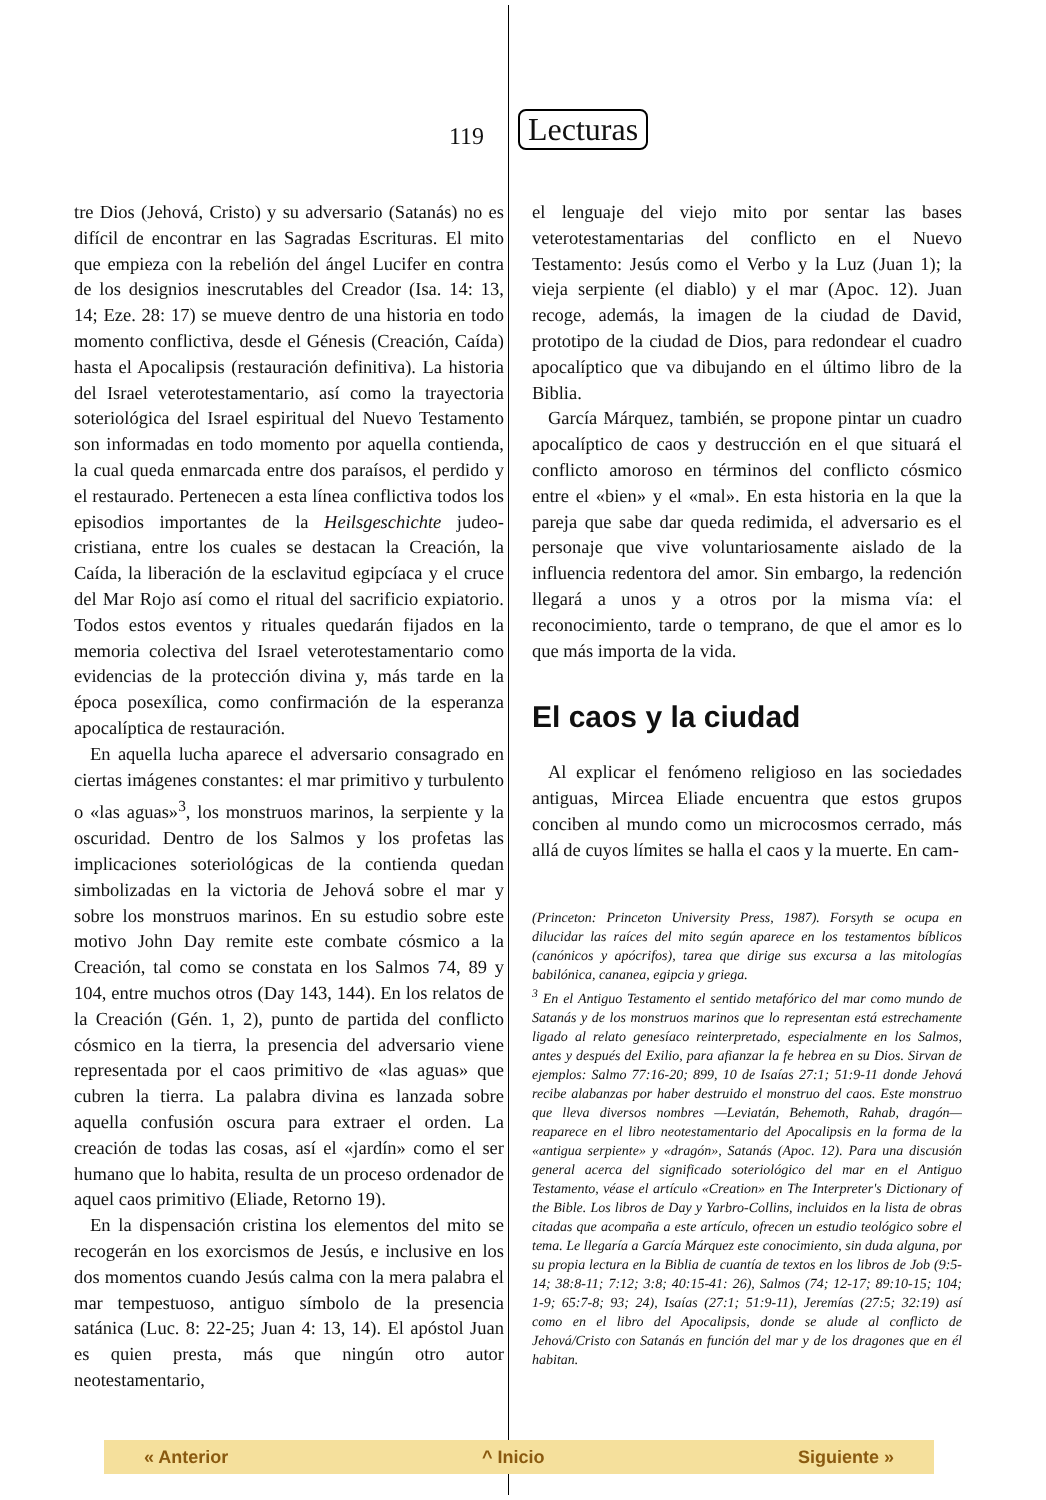119
Lecturas
tre Dios (Jehová, Cristo) y su adversario (Satanás) no es difícil de encontrar en las Sagradas Escrituras. El mito que empieza con la rebelión del ángel Lucifer en contra de los designios inescrutables del Creador (Isa. 14: 13, 14; Eze. 28: 17) se mueve dentro de una historia en todo momento conflictiva, desde el Génesis (Creación, Caída) hasta el Apocalipsis (restauración definitiva). La historia del Israel veterotestamentario, así como la trayectoria soteriológica del Israel espiritual del Nuevo Testamento son informadas en todo momento por aquella contienda, la cual queda enmarcada entre dos paraísos, el perdido y el restaurado. Pertenecen a esta línea conflictiva todos los episodios importantes de la Heilsgeschichte judeo-cristiana, entre los cuales se destacan la Creación, la Caída, la liberación de la esclavitud egipcíaca y el cruce del Mar Rojo así como el ritual del sacrificio expiatorio. Todos estos eventos y rituales quedarán fijados en la memoria colectiva del Israel veterotestamentario como evidencias de la protección divina y, más tarde en la época posexílica, como confirmación de la esperanza apocalíptica de restauración.
En aquella lucha aparece el adversario consagrado en ciertas imágenes constantes: el mar primitivo y turbulento o «las aguas»<sup>3</sup>, los monstruos marinos, la serpiente y la oscuridad. Dentro de los Salmos y los profetas las implicaciones soteriológicas de la contienda quedan simbolizadas en la victoria de Jehová sobre el mar y sobre los monstruos marinos. En su estudio sobre este motivo John Day remite este combate cósmico a la Creación, tal como se constata en los Salmos 74, 89 y 104, entre muchos otros (Day 143, 144). En los relatos de la Creación (Gén. 1, 2), punto de partida del conflicto cósmico en la tierra, la presencia del adversario viene representada por el caos primitivo de «las aguas» que cubren la tierra. La palabra divina es lanzada sobre aquella confusión oscura para extraer el orden. La creación de todas las cosas, así el «jardín» como el ser humano que lo habita, resulta de un proceso ordenador de aquel caos primitivo (Eliade, Retorno 19).
En la dispensación cristina los elementos del mito se recogerán en los exorcismos de Jesús, e inclusive en los dos momentos cuando Jesús calma con la mera palabra el mar tempestuoso, antiguo símbolo de la presencia satánica (Luc. 8: 22-25; Juan 4: 13, 14). El apóstol Juan es quien presta, más que ningún otro autor neotestamentario,
el lenguaje del viejo mito por sentar las bases veterotestamentarias del conflicto en el Nuevo Testamento: Jesús como el Verbo y la Luz (Juan 1); la vieja serpiente (el diablo) y el mar (Apoc. 12). Juan recoge, además, la imagen de la ciudad de David, prototipo de la ciudad de Dios, para redondear el cuadro apocalíptico que va dibujando en el último libro de la Biblia.
García Márquez, también, se propone pintar un cuadro apocalíptico de caos y destrucción en el que situará el conflicto amoroso en términos del conflicto cósmico entre el «bien» y el «mal». En esta historia en la que la pareja que sabe dar queda redimida, el adversario es el personaje que vive voluntariosamente aislado de la influencia redentora del amor. Sin embargo, la redención llegará a unos y a otros por la misma vía: el reconocimiento, tarde o temprano, de que el amor es lo que más importa de la vida.
El caos y la ciudad
Al explicar el fenómeno religioso en las sociedades antiguas, Mircea Eliade encuentra que estos grupos conciben al mundo como un microcosmos cerrado, más allá de cuyos límites se halla el caos y la muerte. En cam-
(Princeton: Princeton University Press, 1987). Forsyth se ocupa en dilucidar las raíces del mito según aparece en los testamentos bíblicos (canónicos y apócrifos), tarea que dirige sus excursa a las mitologías babilónica, cananea, egipcia y griega.
<sup>3</sup> En el Antiguo Testamento el sentido metafórico del mar como mundo de Satanás y de los monstruos marinos que lo representan está estrechamente ligado al relato genesíaco reinterpretado, especialmente en los Salmos, antes y después del Exilio, para afianzar la fe hebrea en su Dios. Sirvan de ejemplos: Salmo 77:16-20; 899, 10 de Isaías 27:1; 51:9-11 donde Jehová recibe alabanzas por haber destruido el monstruo del caos. Este monstruo que lleva diversos nombres —Leviatán, Behemoth, Rahab, dragón— reaparece en el libro neotestamentario del Apocalipsis en la forma de la «antigua serpiente» y «dragón», Satanás (Apoc. 12). Para una discusión general acerca del significado soteriológico del mar en el Antiguo Testamento, véase el artículo «Creation» en The Interpreter's Dictionary of the Bible. Los libros de Day y Yarbro-Collins, incluidos en la lista de obras citadas que acompaña a este artículo, ofrecen un estudio teológico sobre el tema. Le llegaría a García Márquez este conocimiento, sin duda alguna, por su propia lectura en la Biblia de cuantía de textos en los libros de Job (9:5-14; 38:8-11; 7:12; 3:8; 40:15-41: 26), Salmos (74; 12-17; 89:10-15; 104; 1-9; 65:7-8; 93; 24), Isaías (27:1; 51:9-11), Jeremías (27:5; 32:19) así como en el libro del Apocalipsis, donde se alude al conflicto de Jehová/Cristo con Satanás en función del mar y de los dragones que en él habitan.
« Anterior ^ Inicio Siguiente »